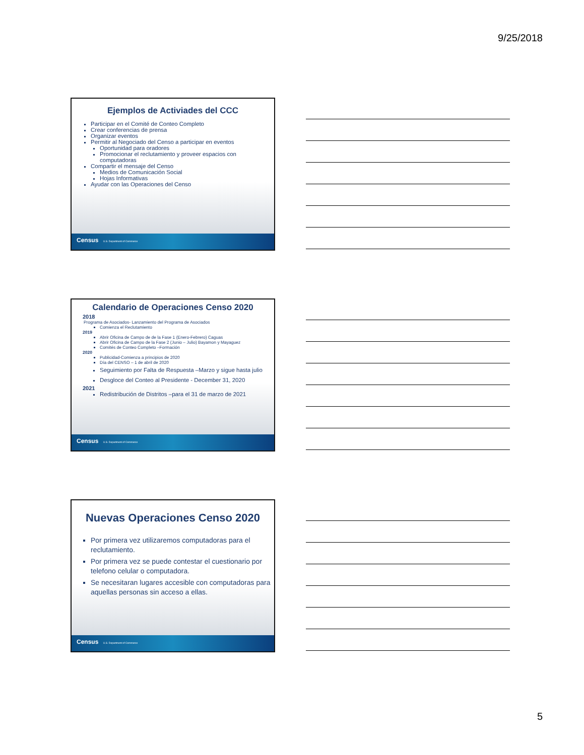9/25/2018
Ejemplos de Activiades del CCC
Participar en el Comité de Conteo Completo
Crear conferencias de prensa
Organizar eventos
Permitir al Negociado del Censo a participar en eventos
Oportunidad para oradores
Promocionar el reclutamiento y proveer espacios con computadoras
Compartir el mensaje del Censo
Medios de Comunicación Social
Hojas Informativas
Ayudar con las Operaciones del Censo
Census U.S. Department of Commerce
Calendario de Operaciones Censo 2020
2018
Programa de Asociados- Lanzamiento del Programa de Asociados
Comienza el Reclutamiento
2019
Abrir Oficina de Campo de de la Fase 1 (Enero-Febrero) Caguas
Abrir Oficina de Campo de la Fase 2 (Junio – Julio) Bayamon y Mayaguez
Comités de Conteo Completo –Formación
2020
Publicidad-Comienza a principios de 2020
Día del CENSO – 1 de abril de 2020
Seguimiento por Falta de Respuesta –Marzo y sigue hasta julio
Desgloce del Conteo al Presidente - December 31, 2020
2021
Redistribución de Distritos –para el 31 de marzo de 2021
Census U.S. Department of Commerce
Nuevas Operaciones Censo 2020
Por primera vez utilizaremos computadoras para el reclutamiento.
Por primera vez se puede contestar el cuestionario por telefono celular o computadora.
Se necesitaran lugares accesible con computadoras para aquellas personas sin acceso a ellas.
Census U.S. Department of Commerce
5